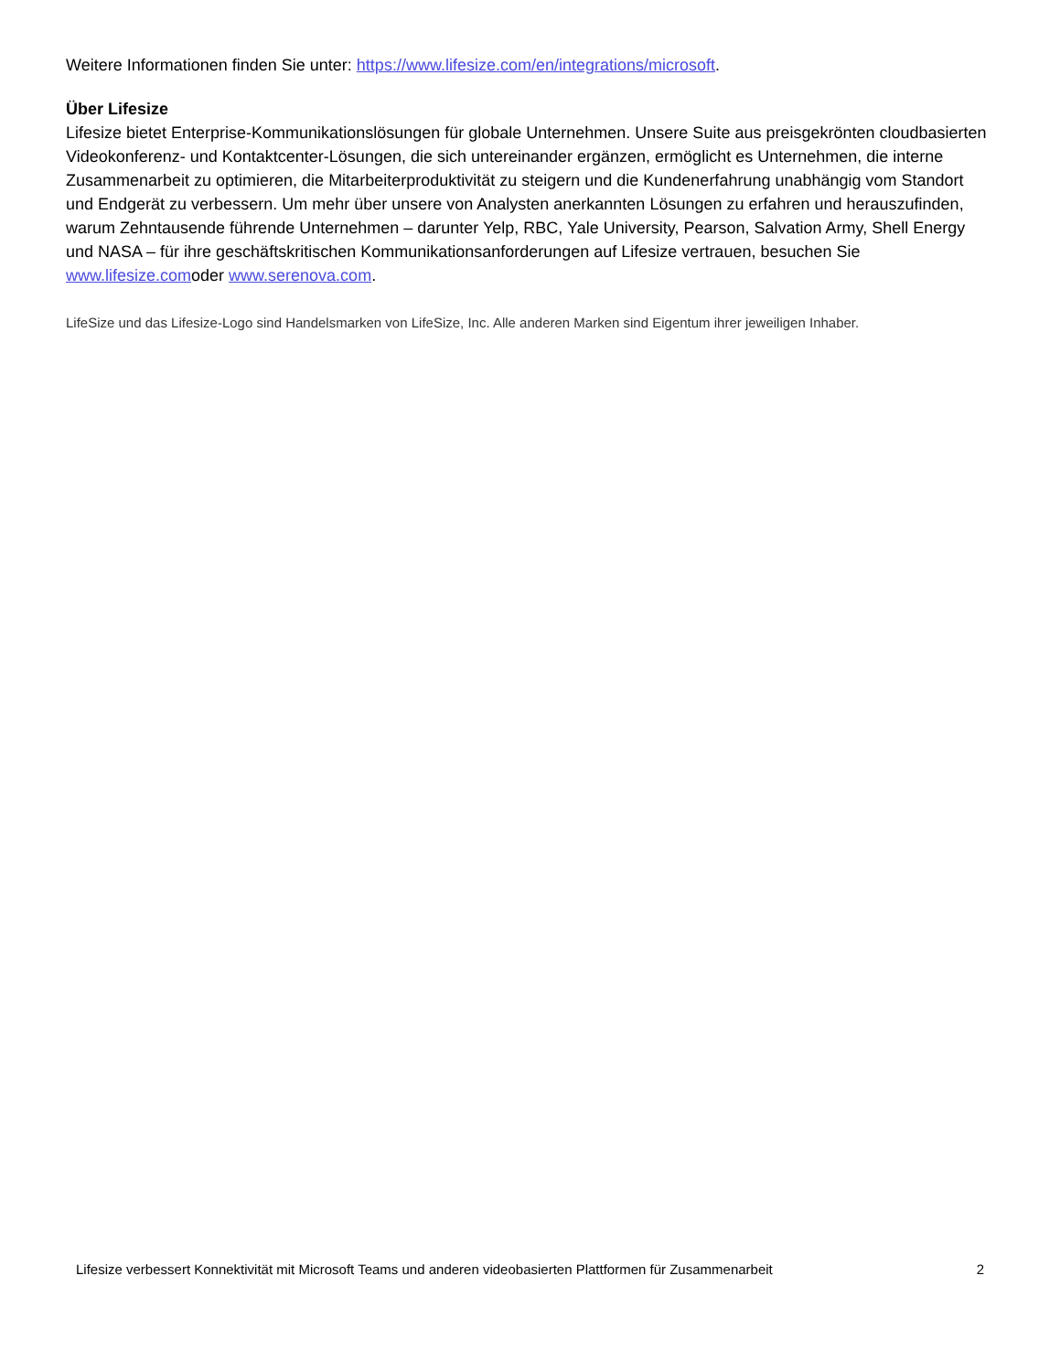Weitere Informationen finden Sie unter: https://www.lifesize.com/en/integrations/microsoft.
Über Lifesize
Lifesize bietet Enterprise-Kommunikationslösungen für globale Unternehmen. Unsere Suite aus preisgekrönten cloudbasierten Videokonferenz- und Kontaktcenter-Lösungen, die sich untereinander ergänzen, ermöglicht es Unternehmen, die interne Zusammenarbeit zu optimieren, die Mitarbeiterproduktivität zu steigern und die Kundenerfahrung unabhängig vom Standort und Endgerät zu verbessern. Um mehr über unsere von Analysten anerkannten Lösungen zu erfahren und herauszufinden, warum Zehntausende führende Unternehmen – darunter Yelp, RBC, Yale University, Pearson, Salvation Army, Shell Energy und NASA – für ihre geschäftskritischen Kommunikationsanforderungen auf Lifesize vertrauen, besuchen Sie www.lifesize.comoder www.serenova.com.
LifeSize und das Lifesize-Logo sind Handelsmarken von LifeSize, Inc. Alle anderen Marken sind Eigentum ihrer jeweiligen Inhaber.
Lifesize verbessert Konnektivität mit Microsoft Teams und anderen videobasierten Plattformen für Zusammenarbeit 2